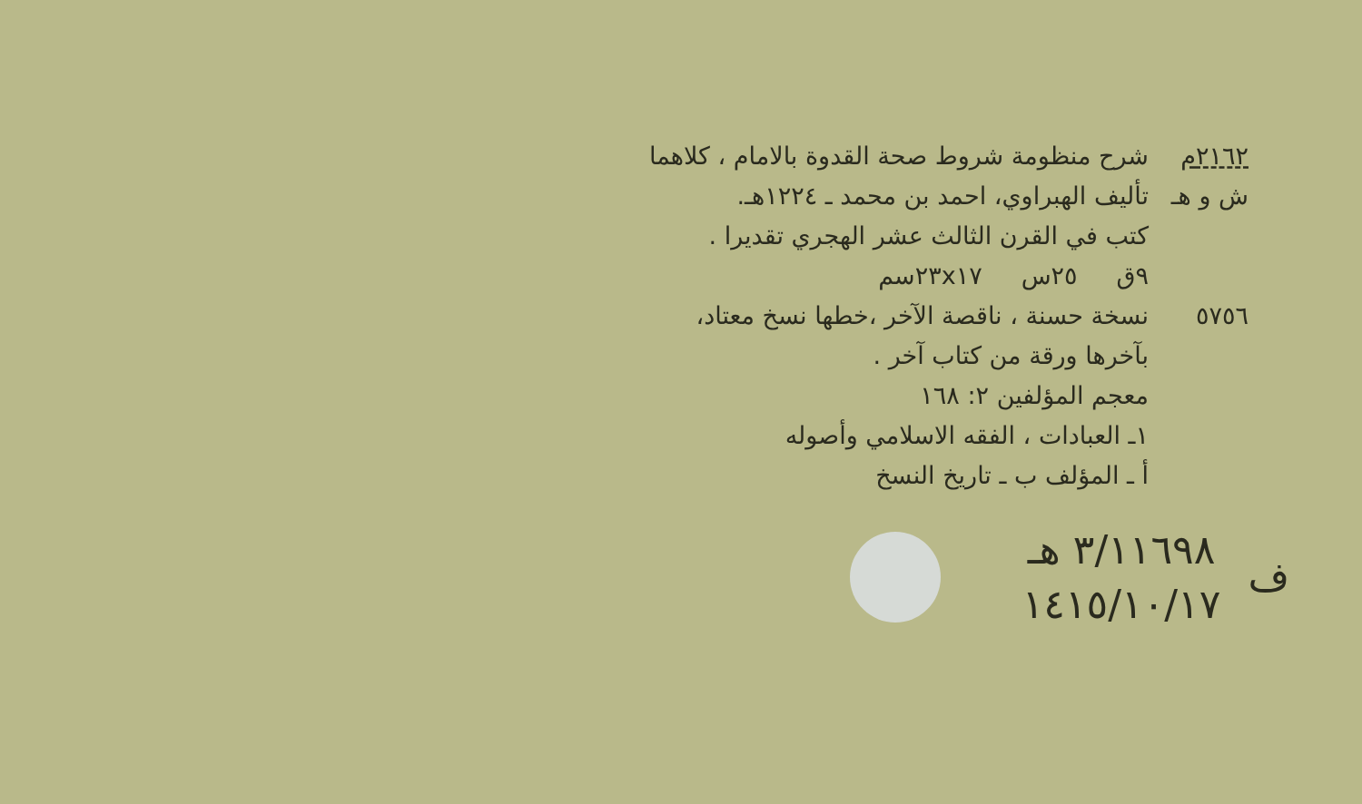٢١٦٢م شرح منظومة شروط صحة القدوة بالامام ، كلاهما
ش و هـ تأليف الهبراوي، احمد بن محمد ـ ١٢٢٤هـ.
كتب في القرن الثالث عشر الهجري تقديرا .
٩ق ٢٥س ٢٣x١٧سم
٥٧٥٦ نسخة حسنة ، ناقصة الآخر ،خطها نسخ معتاد،
بآخرها ورقة من كتاب آخر .
معجم المؤلفين ٢: ١٦٨
١ـ العبادات ، الفقه الاسلامي وأصوله
أ ـ المؤلف ب ـ تاريخ النسخ
ف
٣/١١٦٩٨ هـ
١٤١٥/١٠/١٧